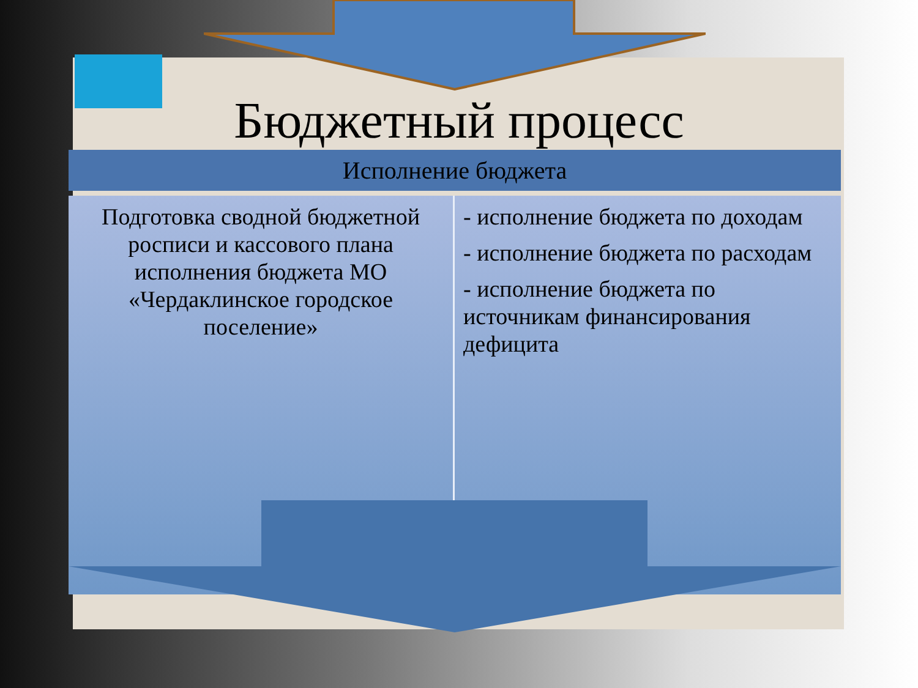Бюджетный процесс
Исполнение бюджета
Подготовка сводной бюджетной росписи и кассового плана исполнения бюджета МО «Чердаклинское городское поселение»
- исполнение бюджета по доходам
- исполнение бюджета по расходам
- исполнение бюджета по источникам финансирования дефицита